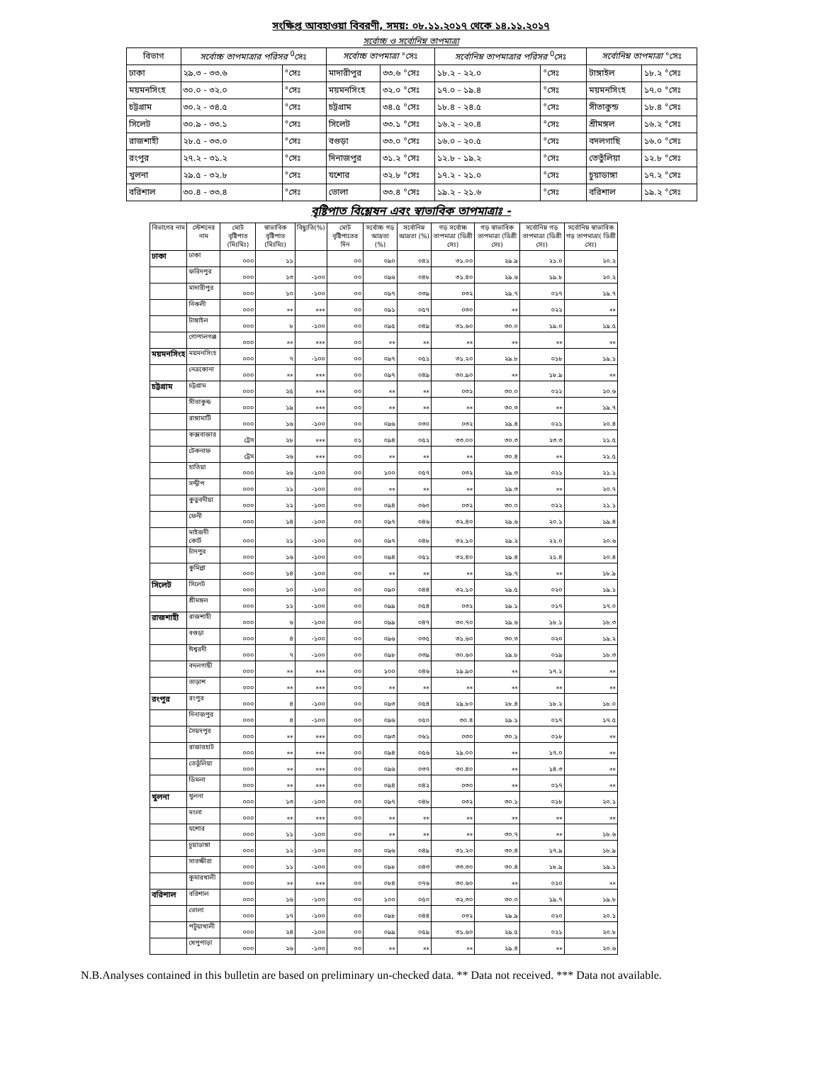সংক্ষিপ্ত আবহাওয়া বিবরণী, সময়: ০৮.১১.২০১৭ থেকে ১৪.১১.২০১৭
সর্বোচ্চ ও সর্বোনিম্ন তাপমাত্রা
| বিভাগ | সর্বোচ্চ তাপমাত্রার পরিসর <sup>0</sup>সেঃ | | সর্বোচ্চ তাপমাত্রা °সেঃ | | সর্বোনিম্ন তাপমাত্রার পরিসর <sup>0</sup>সেঃ | | সর্বোনিম্ন তাপমাত্রা °সেঃ | |
| --- | --- | --- | --- | --- | --- | --- | --- | --- |
| ঢাকা | ২৯.৩ - ৩৩.৬ | °সেঃ | মাদারীপুর | ৩৩.৬ °সেঃ | ১৮.২ - ২২.০ | °সেঃ | টাঙ্গাইল | ১৮.২ °সেঃ |
| ময়মনসিংহ | ৩০.০ - ৩২.০ | °সেঃ | ময়মনসিংহ | ৩২.০ °সেঃ | ১৭.০ - ১৯.৪ | °সেঃ | ময়মনসিংহ | ১৭.০ °সেঃ |
| চট্টগ্রাম | ৩০.২ - ৩৪.৫ | °সেঃ | চট্টগ্রাম | ৩৪.৫ °সেঃ | ১৮.৪ - ২৪.৫ | °সেঃ | সীতাকুন্ড | ১৮.৪ °সেঃ |
| সিলেট | ৩০.৯ - ৩৩.১ | °সেঃ | সিলেট | ৩৩.১ °সেঃ | ১৬.২ - ২০.৪ | °সেঃ | শ্রীমঙ্গল | ১৬.২ °সেঃ |
| রাজশাহী | ২৮.৫ - ৩৩.০ | °সেঃ | বগুড়া | ৩৩.০ °সেঃ | ১৬.০ - ২০.৫ | °সেঃ | বদলগাছি | ১৬.০ °সেঃ |
| রংপুর | ২৭.২ - ৩১.২ | °সেঃ | দিনাজপুর | ৩১.২ °সেঃ | ১২.৮ - ১৯.২ | °সেঃ | তেতুঁলিয়া | ১২.৮ °সেঃ |
| খুলনা | ২৯.৫ - ৩২.৮ | °সেঃ | যশোর | ৩২.৮ °সেঃ | ১৭.২ - ২১.০ | °সেঃ | চুয়াডাঙ্গা | ১৭.২ °সেঃ |
| বরিশাল | ৩০.৪ - ৩৩.৪ | °সেঃ | ভোলা | ৩৩.৪ °সেঃ | ১৯.২ - ২১.৬ | °সেঃ | বরিশাল | ১৯.২ °সেঃ |
বৃষ্টিপাত বিশ্লেষন এবং স্বাভাবিক তাপমাত্রাঃ -
| বিভাগের নাম | স্টেশনের নাম | মোট বৃষ্টিপাত (মিঃমিঃ) | স্বাভাবিক বৃষ্টিপাত (মিঃমিঃ) | বিছ্যুতি(%) | মোট বৃষ্টিপাতের দিন | সর্বোচ্চ গড় আদ্রতা (%) | সর্বোনিম্ন আদ্রতা (%) | গড় সর্বোচ্চ তাপমাত্রা (ডিগ্রী সেঃ) | গড় স্বাভাবিক তাপমাত্রা (ডিগ্রী সেঃ) | সর্বোনিম্ন গড় তাপমাত্রা (ডিগ্রী সেঃ) | সর্বোনিম্ন স্বাভাবিক গড় তাপমাত্রা( ডিগ্রী সেঃ) |
| --- | --- | --- | --- | --- | --- | --- | --- | --- | --- | --- | --- |
| ঢাকা | ঢাকা | ০০০ | ১১ | | ০০ | ০৯০ | ০৪১ | ৩১.০০ | ২৯.৯ | ২১.০ | ২০.২ |
| | ফরিদপুর | ০০০ | ১৩ | -১০০ | ০০ | ০৯৬ | ০৪৮ | ৩১.৪০ | ২৯.৬ | ১৯.৮ | ২০.২ |
| | মাদারীপুর | ০০০ | ১০ | -১০০ | ০০ | ০৯৭ | ০৩৯ | ০৩২ | ২৯.৭ | ০১৭ | ১৯.৭ |
| | নিকলী | ০০০ | ** | *** | ০০ | ০৯১ | ০৫৭ | ০৩০ | ** | ০২২ | ** |
| | টাঙ্গাইল | ০০০ | ৮ | -১০০ | ০০ | ০৯৫ | ০৪৯ | ৩১.৬০ | ৩০.০ | ১৯.০ | ১৯.৫ |
| | গোপালগঞ্জ | ০০০ | ** | *** | ০০ | ** | ** | ** | ** | ** | ** |
| ময়মনসিংহ | ময়মনসিংহ | ০০০ | ৭ | -১০০ | ০০ | ০৯৭ | ০৫১ | ৩১.২০ | ২৯.৮ | ০১৮ | ১৯.১ |
| | নেত্রকোনা | ০০০ | ** | *** | ০০ | ০৯৭ | ০৪৯ | ৩০.৯০ | ** | ১৮.৯ | ** |
| চট্টগ্রাম | চট্টগ্রাম | ০০০ | ২৫ | *** | ০০ | ** | ** | ০৩২ | ৩০.০ | ০২২ | ২০.৬ |
| | সীতাকুন্ড | ০০০ | ১৯ | *** | ০০ | ** | ** | ** | ৩০.৩ | ** | ১৯.৭ |
| | রাঙ্গামাটি | ০০০ | ১৬ | -১০০ | ০০ | ০৯৬ | ০৩০ | ০৩২ | ২৯.৪ | ০২১ | ২০.৪ |
| | কক্সবাজার | ট্রেস | ২৮ | *** | ০১ | ০৯৪ | ০৫২ | ৩৩.০০ | ৩০.৩ | ২৩.৩ | ২১.৫ |
| | টেকনাফ | ট্রেস | ২৬ | *** | ০০ | ** | ** | ** | ৩০.৪ | ** | ২১.৫ |
| | হাতিয়া | ০০০ | ২৬ | -১০০ | ০০ | ১০০ | ০৫৭ | ০৩২ | ২৯.৩ | ০২১ | ২১.১ |
| | সন্দ্বীপ | ০০০ | ২১ | -১০০ | ০০ | ** | ** | ** | ২৯.৩ | ** | ২০.৭ |
| | কুতুবদীয়া | ০০০ | ২২ | -১০০ | ০০ | ০৯৪ | ০৬০ | ০৩২ | ৩০.০ | ০২২ | ২১.১ |
| | ফেনী | ০০০ | ১৪ | -১০০ | ০০ | ০৯৭ | ০৪৬ | ৩২.৪০ | ২৯.৬ | ২০.১ | ১৯.৪ |
| | মাইজদী কোর্ট | ০০০ | ২১ | -১০০ | ০০ | ০৯৭ | ০৪৮ | ৩২.১০ | ২৯.২ | ২২.০ | ২০.৬ |
| | চাঁদপুর | ০০০ | ১৬ | -১০০ | ০০ | ০৯৪ | ০৫১ | ৩২.৪০ | ২৯.৪ | ২১.৪ | ২০.৪ |
| | কুমিল্লা | ০০০ | ১৪ | -১০০ | ০০ | ** | ** | ** | ২৯.৭ | ** | ১৮.৯ |
| সিলেট | সিলেট | ০০০ | ১০ | -১০০ | ০০ | ০৯০ | ০৪৪ | ৩২.১০ | ২৯.৫ | ০২০ | ১৯.১ |
| | শ্রীমঙ্গল | ০০০ | ১২ | -১০০ | ০০ | ০৯৯ | ০৫৪ | ০৩২ | ২৯.১ | ০১৭ | ১৭.০ |
| রাজশাহী | রাজশাহী | ০০০ | ৬ | -১০০ | ০০ | ০৯৯ | ০৪৭ | ৩০.৭০ | ২৯.৬ | ১৮.১ | ১৮.৩ |
| | বগুড়া | ০০০ | ৪ | -১০০ | ০০ | ০৯৬ | ০৩৫ | ৩১.৬০ | ৩০.৩ | ০২০ | ১৯.২ |
| | ঈশ্বরদী | ০০০ | ৭ | -১০০ | ০০ | ০৯৮ | ০৩৯ | ৩০.৬০ | ২৯.৮ | ০১৯ | ১৮.৩ |
| | বদলগাছী | ০০০ | ** | *** | ০০ | ১০০ | ০৪৬ | ২৯.৯০ | ** | ১৭.২ | ** |
| | তাড়াশ | ০০০ | ** | *** | ০০ | ** | ** | ** | ** | ** | ** |
| রংপুর | রংপুর | ০০০ | ৪ | -১০০ | ০০ | ০৯৩ | ০৫৪ | ২৯.৮০ | ২৮.৪ | ১৮.২ | ১৮.০ |
| | দিনাজপুর | ০০০ | ৪ | -১০০ | ০০ | ০৯৬ | ০৫০ | ৩০.৪ | ২৯.১ | ০১৭ | ১৭.৫ |
| | সৈয়দপুর | ০০০ | ** | *** | ০০ | ০৯৩ | ০৬১ | ০৩০ | ৩০.১ | ০১৮ | ** |
| | রাজারহাট | ০০০ | ** | *** | ০০ | ০৯৪ | ০৫৬ | ২৯.০০ | ** | ১৭.০ | ** |
| | তেতুঁলিয়া | ০০০ | ** | *** | ০০ | ০৯৬ | ০৩৭ | ৩০.৪০ | ** | ১৪.৩ | ** |
| | ডিমলা | ০০০ | ** | *** | ০০ | ০৯৪ | ০৪২ | ০৩০ | ** | ০১৭ | ** |
| খুলনা | খুলনা | ০০০ | ১৩ | -১০০ | ০০ | ০৯৭ | ০৪৮ | ০৩২ | ৩০.১ | ০১৮ | ২০.১ |
| | মংলা | ০০০ | ** | *** | ০০ | ** | ** | ** | ** | ** | ** |
| | যশোর | ০০০ | ১১ | -১০০ | ০০ | ** | ** | ** | ৩০.৭ | ** | ১৮.৬ |
| | চুয়াডাঙ্গা | ০০০ | ১২ | -১০০ | ০০ | ০৯৬ | ০৪৯ | ৩১.২০ | ৩০.৪ | ১৭.৯ | ১৮.৯ |
| | সাতক্ষীরা | ০০০ | ১১ | -১০০ | ০০ | ০৯৮ | ০৪৩ | ৩৩.৩০ | ৩০.৪ | ১৮.৯ | ১৯.১ |
| | কুমারখালী | ০০০ | ** | *** | ০০ | ০৮৪ | ০৭৬ | ৩০.৬০ | ** | ০২০ | ** |
| বরিশাল | বরিশাল | ০০০ | ১৬ | -১০০ | ০০ | ১০০ | ০৫০ | ৩২.৩০ | ৩০.০ | ১৯.৭ | ১৯.৮ |
| | ভোলা | ০০০ | ১৭ | -১০০ | ০০ | ০৯৮ | ০৪৪ | ০৩২ | ২৯.৯ | ০২০ | ২০.১ |
| | পটুয়াখালী | ০০০ | ২৪ | -১০০ | ০০ | ০৯৯ | ০৫৯ | ৩১.৬০ | ২৯.৫ | ০২১ | ২০.৮ |
| | খেপুপাড়া | ০০০ | ২৬ | -১০০ | ০০ | ** | ** | ** | ২৯.৪ | ** | ২০.৬ |
N.B.Analyses contained in this bulletin are based on preliminary un-checked data. ** Data not received. *** Data not available.